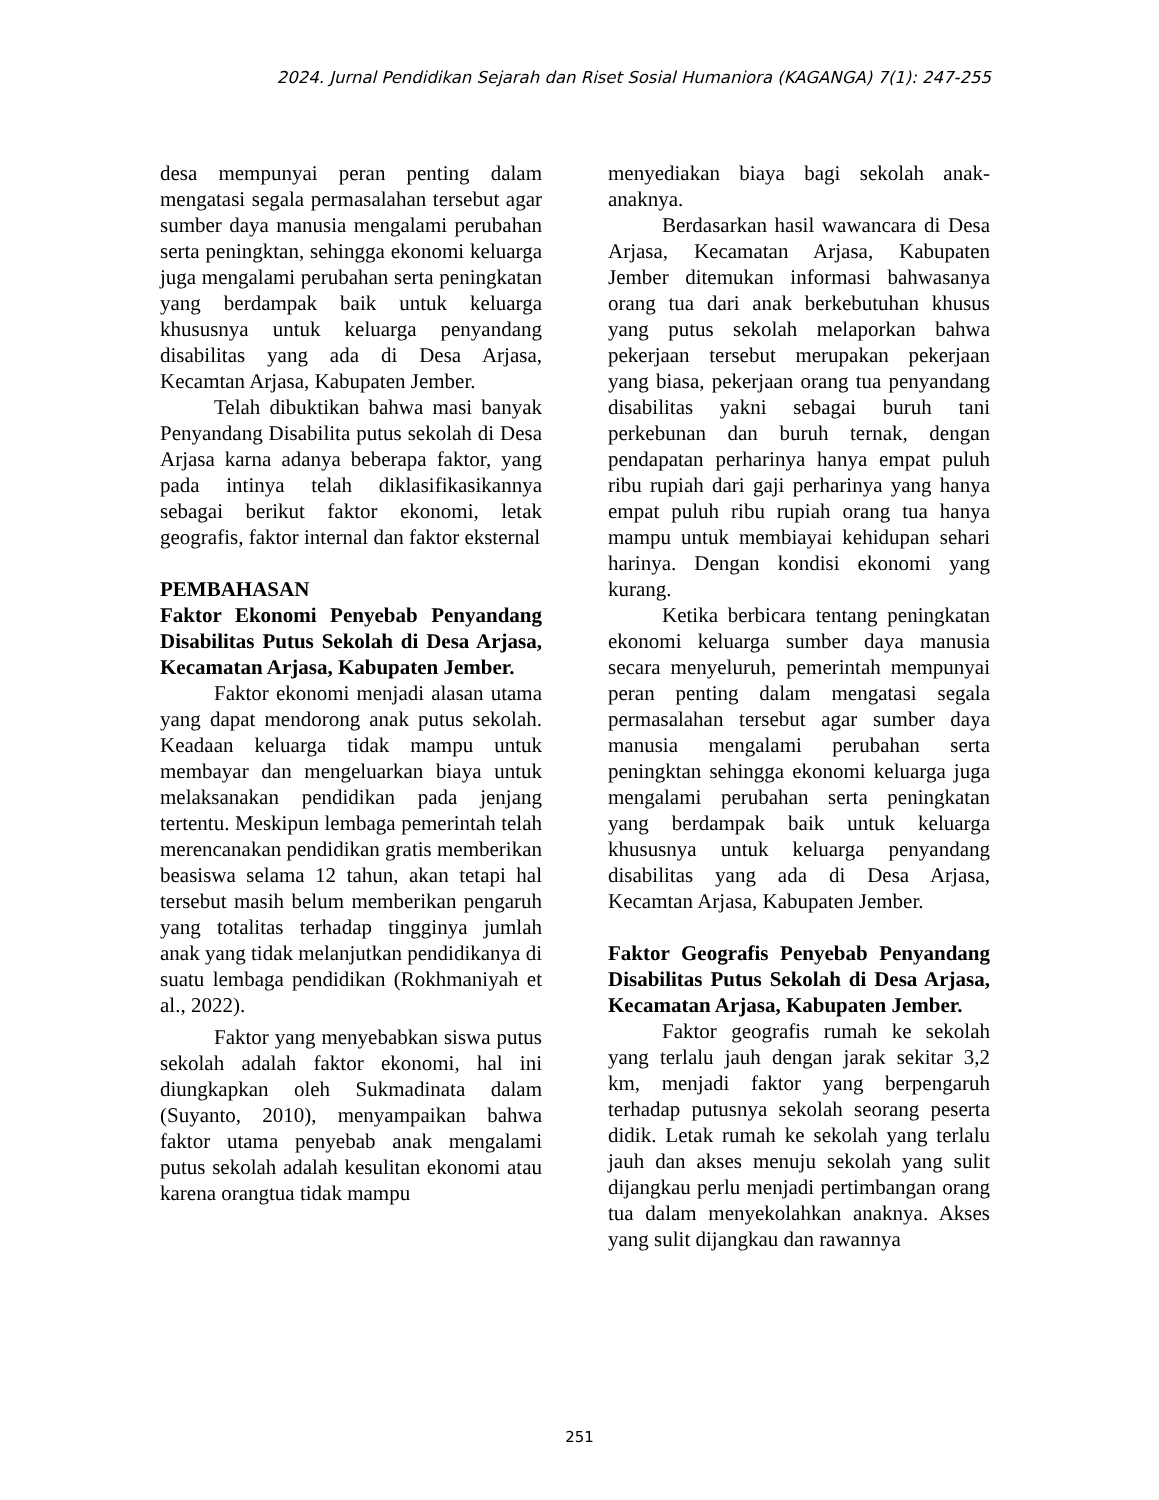2024. Jurnal Pendidikan Sejarah dan Riset Sosial Humaniora (KAGANGA) 7(1): 247-255
desa mempunyai peran penting dalam mengatasi segala permasalahan tersebut agar sumber daya manusia mengalami perubahan serta peningktan, sehingga ekonomi keluarga juga mengalami perubahan serta peningkatan yang berdampak baik untuk keluarga khususnya untuk keluarga penyandang disabilitas yang ada di Desa Arjasa, Kecamtan Arjasa, Kabupaten Jember.
Telah dibuktikan bahwa masi banyak Penyandang Disabilita putus sekolah di Desa Arjasa karna adanya beberapa faktor, yang pada intinya telah diklasifikasikannya sebagai berikut faktor ekonomi, letak geografis, faktor internal dan faktor eksternal
PEMBAHASAN
Faktor Ekonomi Penyebab Penyandang Disabilitas Putus Sekolah di Desa Arjasa, Kecamatan Arjasa, Kabupaten Jember.
Faktor ekonomi menjadi alasan utama yang dapat mendorong anak putus sekolah. Keadaan keluarga tidak mampu untuk membayar dan mengeluarkan biaya untuk melaksanakan pendidikan pada jenjang tertentu. Meskipun lembaga pemerintah telah merencanakan pendidikan gratis memberikan beasiswa selama 12 tahun, akan tetapi hal tersebut masih belum memberikan pengaruh yang totalitas terhadap tingginya jumlah anak yang tidak melanjutkan pendidikanya di suatu lembaga pendidikan (Rokhmaniyah et al., 2022).
Faktor yang menyebabkan siswa putus sekolah adalah faktor ekonomi, hal ini diungkapkan oleh Sukmadinata dalam (Suyanto, 2010), menyampaikan bahwa faktor utama penyebab anak mengalami putus sekolah adalah kesulitan ekonomi atau karena orangtua tidak mampu
menyediakan biaya bagi sekolah anak-anaknya.
Berdasarkan hasil wawancara di Desa Arjasa, Kecamatan Arjasa, Kabupaten Jember ditemukan informasi bahwasanya orang tua dari anak berkebutuhan khusus yang putus sekolah melaporkan bahwa pekerjaan tersebut merupakan pekerjaan yang biasa, pekerjaan orang tua penyandang disabilitas yakni sebagai buruh tani perkebunan dan buruh ternak, dengan pendapatan perharinya hanya empat puluh ribu rupiah dari gaji perharinya yang hanya empat puluh ribu rupiah orang tua hanya mampu untuk membiayai kehidupan sehari harinya. Dengan kondisi ekonomi yang kurang.
Ketika berbicara tentang peningkatan ekonomi keluarga sumber daya manusia secara menyeluruh, pemerintah mempunyai peran penting dalam mengatasi segala permasalahan tersebut agar sumber daya manusia mengalami perubahan serta peningktan sehingga ekonomi keluarga juga mengalami perubahan serta peningkatan yang berdampak baik untuk keluarga khususnya untuk keluarga penyandang disabilitas yang ada di Desa Arjasa, Kecamtan Arjasa, Kabupaten Jember.
Faktor Geografis Penyebab Penyandang Disabilitas Putus Sekolah di Desa Arjasa, Kecamatan Arjasa, Kabupaten Jember.
Faktor geografis rumah ke sekolah yang terlalu jauh dengan jarak sekitar 3,2 km, menjadi faktor yang berpengaruh terhadap putusnya sekolah seorang peserta didik. Letak rumah ke sekolah yang terlalu jauh dan akses menuju sekolah yang sulit dijangkau perlu menjadi pertimbangan orang tua dalam menyekolahkan anaknya. Akses yang sulit dijangkau dan rawannya
251